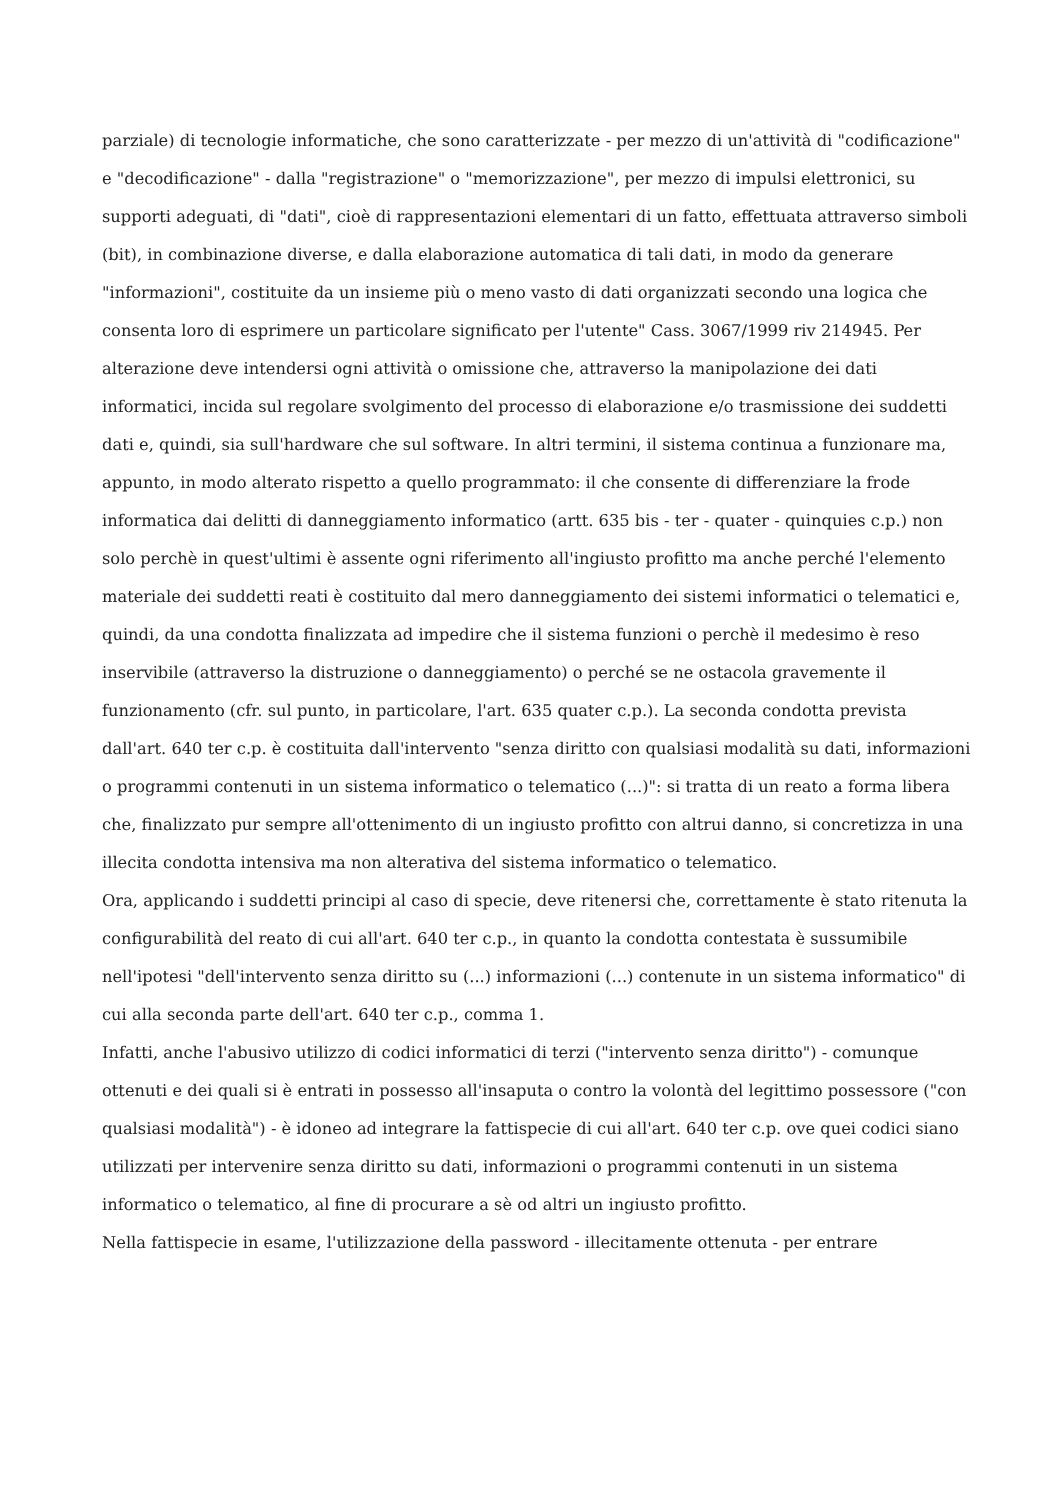parziale) di tecnologie informatiche, che sono caratterizzate - per mezzo di un'attività di "codificazione" e "decodificazione" - dalla "registrazione" o "memorizzazione", per mezzo di impulsi elettronici, su supporti adeguati, di "dati", cioè di rappresentazioni elementari di un fatto, effettuata attraverso simboli (bit), in combinazione diverse, e dalla elaborazione automatica di tali dati, in modo da generare "informazioni", costituite da un insieme più o meno vasto di dati organizzati secondo una logica che consenta loro di esprimere un particolare significato per l'utente" Cass. 3067/1999 riv 214945. Per alterazione deve intendersi ogni attività o omissione che, attraverso la manipolazione dei dati informatici, incida sul regolare svolgimento del processo di elaborazione e/o trasmissione dei suddetti dati e, quindi, sia sull'hardware che sul software. In altri termini, il sistema continua a funzionare ma, appunto, in modo alterato rispetto a quello programmato: il che consente di differenziare la frode informatica dai delitti di danneggiamento informatico (artt. 635 bis - ter - quater - quinquies c.p.) non solo perchè in quest'ultimi è assente ogni riferimento all'ingiusto profitto ma anche perché l'elemento materiale dei suddetti reati è costituito dal mero danneggiamento dei sistemi informatici o telematici e, quindi, da una condotta finalizzata ad impedire che il sistema funzioni o perchè il medesimo è reso inservibile (attraverso la distruzione o danneggiamento) o perché se ne ostacola gravemente il funzionamento (cfr. sul punto, in particolare, l'art. 635 quater c.p.). La seconda condotta prevista dall'art. 640 ter c.p. è costituita dall'intervento "senza diritto con qualsiasi modalità su dati, informazioni o programmi contenuti in un sistema informatico o telematico (...)": si tratta di un reato a forma libera che, finalizzato pur sempre all'ottenimento di un ingiusto profitto con altrui danno, si concretizza in una illecita condotta intensiva ma non alterativa del sistema informatico o telematico.
Ora, applicando i suddetti principi al caso di specie, deve ritenersi che, correttamente è stato ritenuta la configurabilità del reato di cui all'art. 640 ter c.p., in quanto la condotta contestata è sussumibile nell'ipotesi "dell'intervento senza diritto su (...) informazioni (...) contenute in un sistema informatico" di cui alla seconda parte dell'art. 640 ter c.p., comma 1.
Infatti, anche l'abusivo utilizzo di codici informatici di terzi ("intervento senza diritto") - comunque ottenuti e dei quali si è entrati in possesso all'insaputa o contro la volontà del legittimo possessore ("con qualsiasi modalità") - è idoneo ad integrare la fattispecie di cui all'art. 640 ter c.p. ove quei codici siano utilizzati per intervenire senza diritto su dati, informazioni o programmi contenuti in un sistema informatico o telematico, al fine di procurare a sè od altri un ingiusto profitto.
Nella fattispecie in esame, l'utilizzazione della password - illecitamente ottenuta - per entrare